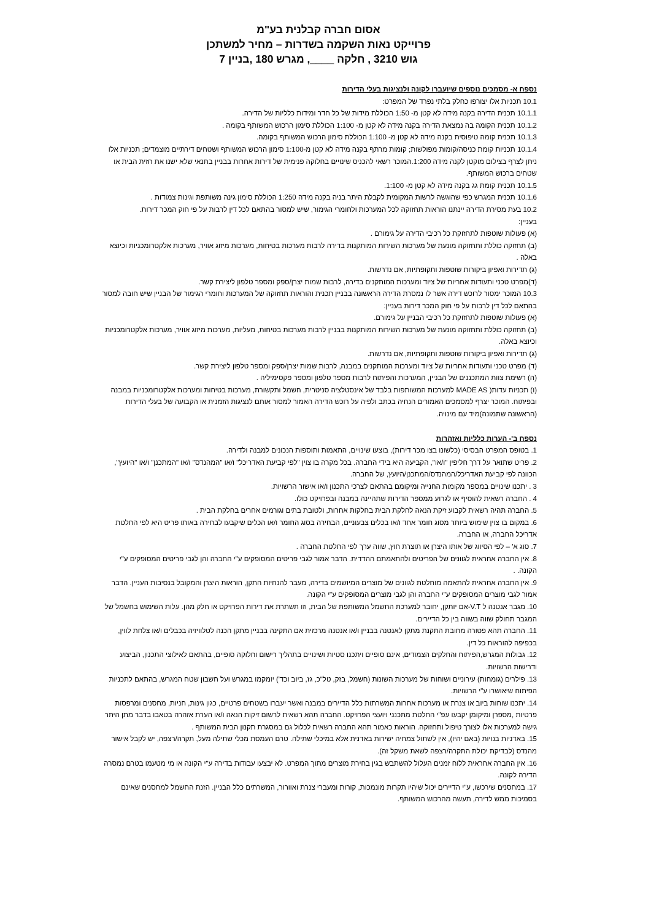אסום חברה קבלנית בע"מ
פרוייקט נאות השקמה בשדרות – מחיר למשתכן
גוש 3210 , חלקה ____, מגרש 180 ,בניין 7
נספח א- מסמכים נוספים שיועברו לקונה ולנציגות בעלי הדירות
10.1 תכניות אלו יצורפו כחלק בלתי נפרד של המפרט:
10.1.1 תכנית הדירה בקנה מידה לא קטן מ- 1:50 הכוללת מידות של כל חדר ומידות כלליות של הדירה.
10.1.2 תכנית הקומה בה נמצאת הדירה בקנה מידה לא קטן מ- 1:100 הכוללת סימון הרכוש המשותף בקומה .
10.1.3 תכנית קומה טיפוסית בקנה מידה לא קטן מ- 1:100 הכוללת סימון הרכוש המשותף בקומה.
10.1.4 תכניות קומת כניסה/קומות מפולשות; קומות מרתף בקנה מידה לא קטן מ-1:100 סימון הרכוש המשותף ושטחים דירתיים מוצמדים; תכניות אלו ניתן לצרף בצילום מוקטן לקנה מידה 1:200.המוכר רשאי להכניס שינויים בחלוקה פנימית של דירות אחרות בבניין בתנאי שלא ישנו את חזית הבית או שטחים ברכוש המשותף.
10.1.5 תכנית קומת גג בקנה מידה לא קטן מ- 1:100.
10.1.6 תכנית המגרש כפי שהוגשה לרשות המקומית לקבלת היתר בניה בקנה מידה 1:250 הכוללת סימון גינה משותפת וגינות צמודות .
10.2 בעת מסירת הדירה יינתנו הוראות תחזוקה לכל המערכות ולחומרי הגימור, שיש למסור בהתאם לכל דין לרבות על פי חוק המכר דירות.
בעניין:
(א) פעולות שוטפות לתחזוקת כל רכיבי הדירה על גימורם .
(ב) תחזוקה כוללת ותחזוקה מונעת של מערכות השירות המותקנות בדירה לרבות מערכות בטיחות, מערכות מיזוג אוויר, מערכות אלקטרומכניות וכיוצא באלה .
(ג) תדירות ואפיון ביקורות שוטפות ותקופתיות, אם נדרשות.
(ד)מפרט טכני ותעודות אחריות של ציוד ומערכות המותקנים בדירה, לרבות שמות יצרן/ספק ומספר טלפון ליצירת קשר.
10.3 המוכר ימסור לרוכש דירה אשר לו נמסרת הדירה הראשונה בבניין תכנית והוראות תחזוקה של המערכות וחומרי הגימור של הבניין שיש חובה למסור בהתאם לכל דין לרבות על פי חוק המכר דירות בעניין:
(א) פעולות שוטפות לתחזוקת כל רכיבי הבניין על גימורם.
(ב) תחזוקה כוללת ותחזוקה מונעת של מערכות השירות המותקנות בבניין לרבות מערכות בטיחות, מעליות, מערכות מיזוג אוויר, מערכות אלקטרומכניות וכיוצא באלה.
(ג) תדירות ואפיון ביקורות שוטפות ותקופתיות, אם נדרשות.
(ד) מפרט טכני ותעודות אחריות של ציוד ומערכות המותקנים במבנה, לרבות שמות יצרן/ספק ומספר טלפון ליצירת קשר.
(ה) רשימת צוות המתכננים של הבניין, המערכות והפיתוח לרבות מספר טלפון ומספר פקסימיליה .
(ו) תכניות עדות( MADE AS למערכות המשותפות בלבד של אינסטלציה סניטרית, חשמל ותקשורת, מערכות בטיחות ומערכות אלקטרומכניות במבנה ובפיתוח. המוכר יצרף למסמכים האמורים הנחיה בכתב ולפיה על רוכש הדירה האמור למסור אותם לנציגות הזמנית או הקבועה של בעלי הדירות (הראשונה שתמונה)מיד עם מינויה.
נספח ב'- הערות כלליות ואזהרות
1. בטופס המפרט הבסיסי (כלשונו בצו מכר דירות), בוצעו שינויים, התאמות ותוספות הנכונים למבנה ולדירה.
2. פריט שתואר על דרך חליפין "ו/או", הקביעה היא בידי החברה. בכל מקרה בו צוין "לפי קביעת האדריכל" ו/או "המהנדס" ו/או "המתכנן" ו/או "היועץ", הכוונה לפי קביעת האדריכל/המהנדס/המתכנן/היועץ, של החברה.
3 . יתכנו שינויים במספר מקומות החנייה ומיקומם בהתאם לצרכי התכנון ו/או אישור הרשויות.
4 . החברה רשאית להוסיף או לגרוע ממספר הדירות שתהיינה במבנה ובפרויקט כולו.
5. החברה תהיה רשאית לקבוע זיקת הנאה לחלקת הבית בחלקות אחרות, ולטובת בתים וגורמים אחרים בחלקת הבית .
6. במקום בו צוין שימוש ביותר מסוג חומר אחד ו/או בכלים צבעוניים, הבחירה בסוג החומר ו/או הכלים שיקבעו לבחירה באותו פריט היא לפי החלטת אדריכל החברה, או החברה.
7. סוג א' – לפי הסיווג של אותו היצרן או תוצרת חוץ, שווה ערך לפי החלטת החברה .
8. אין החברה אחראית לגוונים של הפריטים ולהתאמתם ההדדית. הדבר אמור לגבי פריטים המסופקים ע"י החברה והן לגבי פריטים המסופקים ע"י הקונה. .
9. אין החברה אחראית להתאמה מוחלטת לגוונים של מוצרים המיושמים בדירה, מעבר להנחיות התקן, הוראות היצרן והמקובל בנסיבות העניין. הדבר אמור לגבי מוצרים המסופקים ע"י החברה והן לגבי מוצרים המסופקים ע"י הקונה.
10. מגבר אנטנה ל V.T-אם יותקן, יחובר למערכת החשמל המשותפת של הבית, וזו תשתרת את דירות הפרויקט או חלק מהן. עלות השימוש בחשמל של המגבר תחולק שווה בשווה בין כל הדיירים.
11. החברה תהא פטורה מחובת התקנת מתקן לאנטנה בבניין ו/או אנטנה מרכזית אם התקינה בבניין מתקן הכנה לטלוויזיה בכבלים ו/או צלחת לווין, בכפיפה להוראות כל דין.
12. גבולות המגרש,הפיתוח והחלקים הצמודים, אינם סופיים ויתכנו סטיות ושינויים בתהליך רישום וחלוקה סופיים, בהתאם לאילוצי התכנון, הביצוע ודרישות הרשויות.
13. פילרים (גומחות) עירוניים ושוחות של מערכות השונות (חשמל, בזק, טל"כ, גז, ביוב וכד') יומקמו במגרש ועל חשבון שטח המגרש, בהתאם לתכניות הפיתוח שיאושרו ע"י הרשויות.
14. יתכנו שוחות ביוב או צנרת או מערכות אחרות המשרתות כלל הדיירים במבנה ואשר יעברו בשטחים פרטיים, כגון גינות, חניות, מחסנים ומרפסות פרטיות ,מספרן ומיקומן יקבעו עפ"י החלטת מתכנני ויועצי הפרויקט. החברה תהא רשאית לרשום זיקות הנאה ו/או הערת אזהרה בטאבו בדבר מתן היתר גישה למערכות אלו לצורך טיפול ותחזוקה. הוראות כאמור תהא החברה רשאית לכלול גם במסגרת תקנון הבית המשותף .
15. באדניות בנויות (באם יהיו), אין לשתול צמחיה ישירות באדנית אלא במיכלי שתילה. טרם העמסת מכלי שתילה מעל, תקרה/רצפה, יש לקבל אישור מהנדס (לבדיקת יכולת התקרה/רצפה לשאת משקל זה).
16. אין החברה אחראית ללוח זמנים העלול להשתבש בגין בחירת מוצרים מתוך המפרט. לא יבצעו עבודות בדירה ע"י הקונה או מי מטעמו בטרם נמסרה הדירה לקונה.
17. במחסנים שירכשו, ע"י הדיירים יכול שיהיו תקרות מונמכות, קורות ומעברי צנרת ואוורור, המשרתים כלל הבניין. הזנת החשמל למחסנים שאינם בסמיכות ממש לדירה, תעשה מהרכוש המשותף.